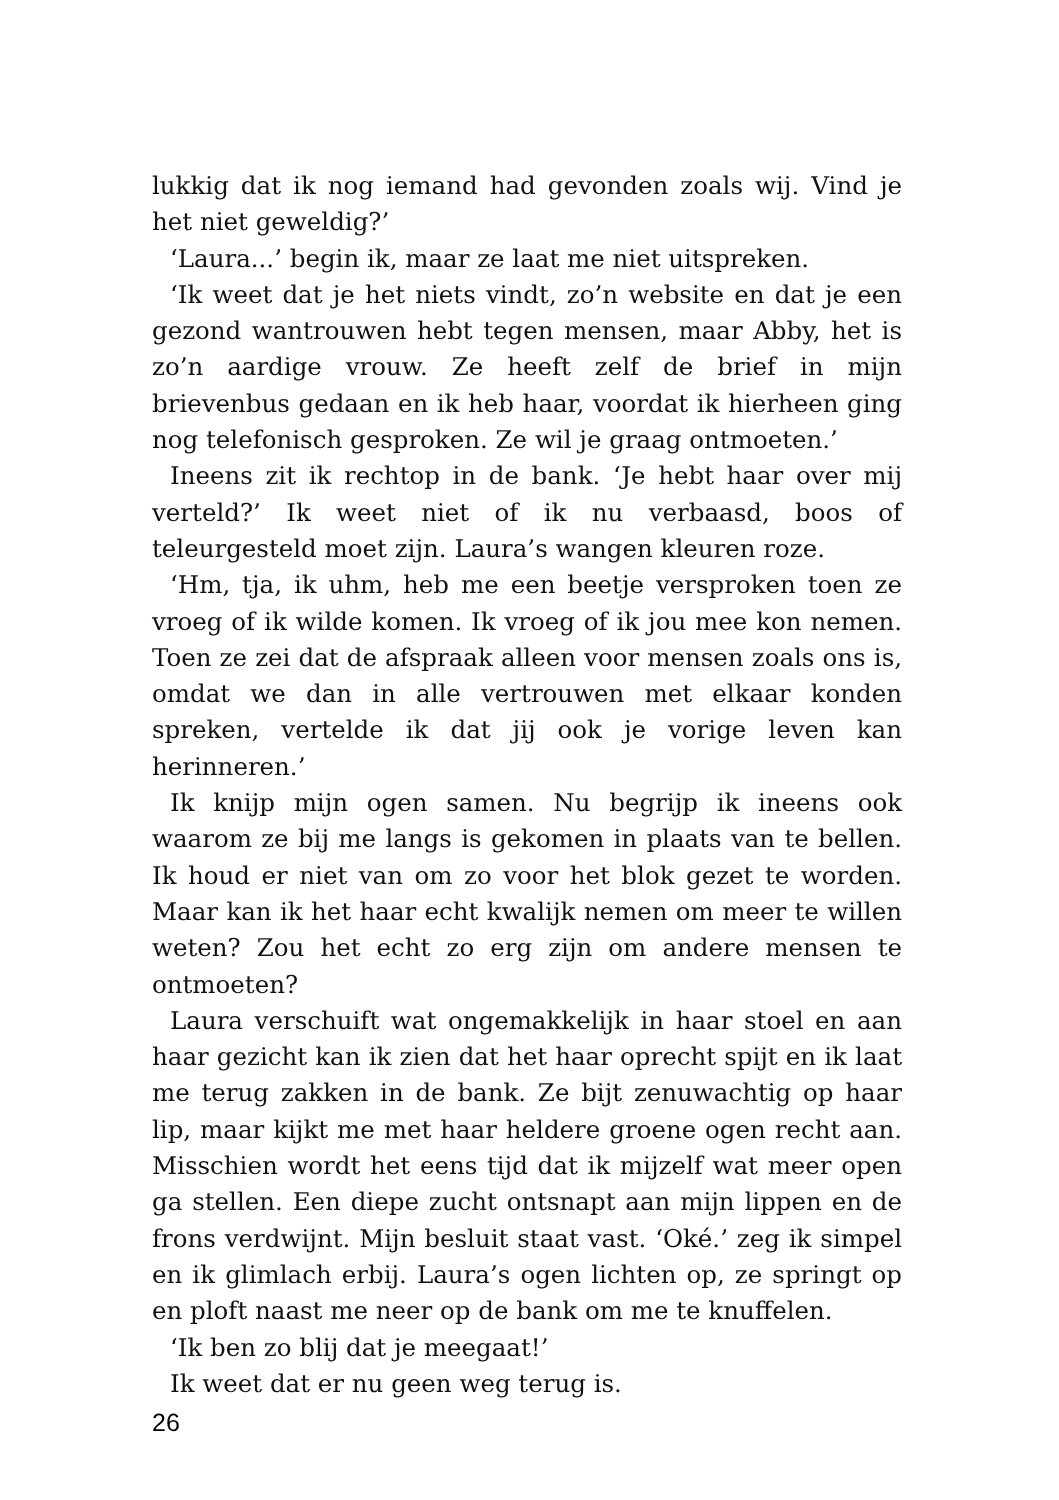lukkig dat ik nog iemand had gevonden zoals wij. Vind je het niet geweldig?’
‘Laura...’ begin ik, maar ze laat me niet uitspreken.
‘Ik weet dat je het niets vindt, zo’n website en dat je een gezond wantrouwen hebt tegen mensen, maar Abby, het is zo’n aardige vrouw. Ze heeft zelf de brief in mijn brievenbus gedaan en ik heb haar, voordat ik hierheen ging nog telefonisch gesproken. Ze wil je graag ontmoeten.’
Ineens zit ik rechtop in de bank. ‘Je hebt haar over mij verteld?’ Ik weet niet of ik nu verbaasd, boos of teleurgesteld moet zijn. Laura’s wangen kleuren roze.
‘Hm, tja, ik uhm, heb me een beetje versproken toen ze vroeg of ik wilde komen. Ik vroeg of ik jou mee kon nemen. Toen ze zei dat de afspraak alleen voor mensen zoals ons is, omdat we dan in alle vertrouwen met elkaar konden spreken, vertelde ik dat jij ook je vorige leven kan herinneren.’
Ik knijp mijn ogen samen. Nu begrijp ik ineens ook waarom ze bij me langs is gekomen in plaats van te bellen. Ik houd er niet van om zo voor het blok gezet te worden. Maar kan ik het haar echt kwalijk nemen om meer te willen weten? Zou het echt zo erg zijn om andere mensen te ontmoeten?
Laura verschuift wat ongemakkelijk in haar stoel en aan haar gezicht kan ik zien dat het haar oprecht spijt en ik laat me terug zakken in de bank. Ze bijt zenuwachtig op haar lip, maar kijkt me met haar heldere groene ogen recht aan. Misschien wordt het eens tijd dat ik mijzelf wat meer open ga stellen. Een diepe zucht ontsnapt aan mijn lippen en de frons verdwijnt. Mijn besluit staat vast. ‘Oké.’ zeg ik simpel en ik glimlach erbij. Laura’s ogen lichten op, ze springt op en ploft naast me neer op de bank om me te knuffelen.
‘Ik ben zo blij dat je meegaat!’
Ik weet dat er nu geen weg terug is.
26